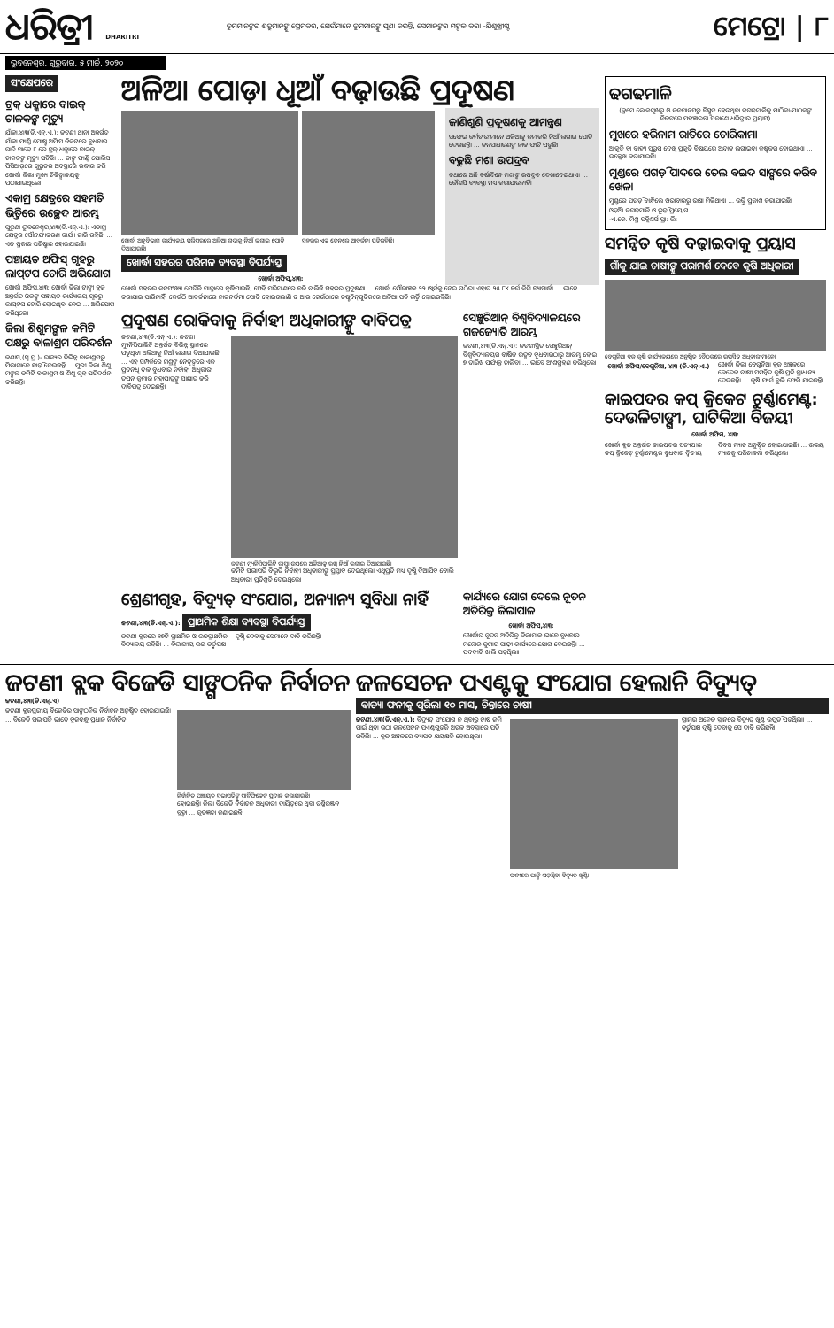ଧରିତ୍ରୀ DHARITRI
ତୁମମାନଙ୍କର ଶତ୍ରୁମାନଙ୍କୁ ପ୍ରେମକର, ଯେଉଁମାନେ ତୁମମାନଙ୍କୁ ଘୃଣା କରନ୍ତି, ସେମାନଙ୍କର ମଙ୍ଗଳ କର। -ଯିଶୁଖ୍ରୀଷ୍ଟ
ମେଟ୍ରୋ | ୮
ଭୁବନେଶ୍ୱର, ଗୁରୁବାର, ୫ ମାର୍ଚ୍ଚ, ୨୦୨୦
ସଂକ୍ଷେପରେ
ଟ୍ରକ୍ ଧକ୍କାରେ ବାଇକ୍ ଚାଳକଙ୍କ ମୃତ୍ୟୁ
ଯାଁଳା,୪।୩(ଡି.ଏନ୍.ଏ.): ଜଟଣୀ ଥାନା ଅନ୍ତର୍ଗତ ଯାଁଳା ଫାଣ୍ଡି ପୋଷ୍ଟ ଅଫିସ ନିକଟରେ ବୁଧବାର ରାତି ସାଢେ ୮ ରେ ଟ୍ରକ୍ ଧକ୍କାରେ ବାଇକ୍ ଚାଳକଙ୍କ ମୃତ୍ୟୁ ଘଟିଛି। ... ତାଙ୍କୁ ଫାଣ୍ଡି ପୋଲିସ ପିସିଆର୍‌ରେ ଗୁରୁତର ଅବସ୍ଥାରେ ଉଦ୍ଧାର କରି ଖୋର୍ଦ୍ଧା ଜିଲା ମୁଖ୍ୟ ଚିକିତ୍ସାଳୟକୁ ପଠାଯାଇଥିଲେ।
ଏକାମ୍ର କ୍ଷେତ୍ରରେ ସହମତି ଭିତ୍ତିରେ ଉଚ୍ଛେଦ ଆରମ୍ଭ
ପୁରୁଣା ଭୁବନେଶ୍ୱର,୪।୩(ଡି.ଏନ୍.ଏ.): ଏକାମ୍ର କ୍ଷେତ୍ରର ସୌନ୍ଦର୍ଯ୍ୟକରଣ କାର୍ଯ୍ୟ ଜାରି ରହିଛି। ... ଏକ ପ୍ରକାର ପରିଷ୍କାର ହୋଇଯାଇଛି।
ପଞ୍ଚାୟତ ଅଫିସ୍ ଗୃହରୁ ଲାପ୍‌ଟପ ଚୋରି ଅଭିଯୋଗ
ଖୋର୍ଦ୍ଧା ଅଫିସ,୪।୩: ଖୋର୍ଦ୍ଧା ଜିଲା ଟାଙ୍ଗୀ ବ୍ଲକ ଅନ୍ତର୍ଗତ ଓଳଙ୍ଗ ପଞ୍ଚାୟତ କାର୍ଯ୍ୟାଳୟ ଗୃହରୁ ଲାପ୍‌ଟପ ଚୋରି ହୋଇଥିବା ନେଇ ... ଅଭିଯୋଗ କରିଥିଲେ।
ଜିଲା ଶିଶୁମଙ୍ଗଳ କମିଟି ପକ୍ଷରୁ ବାଳାଶ୍ରମ ପରିଦର୍ଶନ
କଣାସ,(ସ୍ୱ.ପ୍ର.)- ରାଜ୍ୟର ବିଭିନ୍ନ ବାଳାଶ୍ରମରୁ ପିଲାମାନେ ଛାଡ଼ି ଦେଉଛନ୍ତି ... ପୁରୀ ଜିଲା ଶିଶୁ ମଙ୍ଗଳ କମିଟି ବାଳାଶ୍ରମ ଓ ଶିଶୁ ଗୃହ ପରିଦର୍ଶନ କରିଛନ୍ତି।
ଅଳିଆ ପୋଡ଼ା ଧୂଆଁ ବଢ଼ାଉଛି ପ୍ରଦୂଷଣ
ଖୋର୍ଦ୍ଧା ଅନୁବିଭାଗ କାର୍ଯ୍ୟାଳୟ ପରିସରରେ ଅଳିଆ ଗଦାକୁ ନିଆଁ ଲଗାଇ ପୋଡି ଦିଆଯାଉଛି। ସହରର ଏକ ଡ୍ରେନରେ ଆବର୍ଜନା ପଡିରହିଛି।
ଖୋର୍ଦ୍ଧା ସହରର ପରିମଳ ବ୍ୟବସ୍ଥା ବିପର୍ଯ୍ୟସ୍ତ
ଖୋର୍ଦ୍ଧା ଅଫିସ୍,୪।୩:
ଜାଣିଶୁଣି ପ୍ରଦୂଷଣକୁ ଆମନ୍ତ୍ରଣ
ସଫେଇ କର୍ମଚାରୀମାନେ ଅଳିଆକୁ ଜମାକରି ନିଆଁ ଲଗାଇ ପୋଡି ଦେଉଛନ୍ତି। ... ଜନସାଧାରଣଙ୍କ ନାକ ଫାଟି ପଡୁଛି।
ବଢୁଛି ମଶା ଉପଦ୍ରବ
କଥାରେ ଅଛି ବର୍ଷାଦିନେ ମଶାଙ୍କ ଉପଦ୍ରବ ଦେଖାଦେଇଥାଏ। ... କୌଣସି ବ୍ୟବସ୍ଥା ମଧ୍ୟ କରାଯାଉନାହିଁ।
ଖୋର୍ଦ୍ଧା ସହରର ଜନସଂଖ୍ୟା ଯେତିକି ମାତ୍ରାରେ ବୃଦ୍ଧିପାଉଛି, ସେହି ପରିମାଣରେ ବଢି ଚାଲିଛି ସହରର ପ୍ରଦୂଷଣ। ... ଖୋର୍ଦ୍ଧା ପୌରାଞ୍ଚଳ ୨୨ ଓ୍ୱାର୍ଡକୁ ନେଇ ଗଠିତ। ଏହାର ୨୫.୮୪ ବର୍ଗ କିମି ବ୍ୟାସାର୍ଦ୍ଧ। ... ଭାବେ କରାଯାଇ ପାରିନାହିଁ। କେଉଁଠି ଆବର୍ଜନାରେ ନାଳନର୍ଦ୍ଦମା ପୋତି ହୋଇଗଲାଣି ତ ଆଉ କେଉଁଠାରେ ଡଷ୍ଟବିନ୍‌ଗୁଡିକରେ ଅଳିଆ ପଡି ଭର୍ତ୍ତି ହୋଇରହିଛି।
ପ୍ରଦୂଷଣ ରୋକିବାକୁ ନିର୍ବାହୀ ଅଧିକାରୀଙ୍କୁ ଦାବିପତ୍ର
ଜଟଣୀ,୪।୩(ଡି.ଏନ୍.ଏ.): ଜଟଣୀ ମ୍ୟୁନିସିପାଲିଟି ଅନ୍ତର୍ଗତ ବିଭିନ୍ନ ସ୍ଥାନରେ ପଡୁଥିବା ଅଳିଆକୁ ନିଆଁ ଲଗାଇ ଦିଆଯାଉଛି। ... ଏହି ସମ୍ପର୍କରେ ମିଶ୍ରଙ୍କ ନେତୃତ୍ୱରେ ଏକ ପ୍ରତିନିଧି ଦଳ ବୁଧବାର ନିର୍ବାହୀ ଅଧିକାରୀ ତପନ କୁମାର ମହାପାତ୍ରଙ୍କୁ ସାକ୍ଷାତ କରି ଦାବିପତ୍ର ଦେଇଛନ୍ତି।
ଜଟଣୀ ମ୍ୟୁନିସିପାଲିଟି ରାସ୍ତା ଉପରେ ଅଳିଆକୁ ରଖି ନିଆଁ ଲଗାଇ ଦିଆଯାଉଛି।
କମିଟି ସଭାପତି ବିଭୁତି ନିର୍ବାହୀ ଅଧିକାରୀଙ୍କୁ ପ୍ରସ୍ତାବ ଦେଇଥିଲେ। ଏଥିପ୍ରତି ମଧ୍ୟ ଦୃଷ୍ଟି ଦିଆଯିବ ବୋଲି ଅଧିକାରୀ ପ୍ରତିଶ୍ରୁତି ଦେଇଥିଲେ।
ସେଞ୍ଚୁରିଆନ୍ ବିଶ୍ୱବିଦ୍ୟାଳୟରେ ଗଜଜ୍ୟୋତି ଆରମ୍ଭ
ଜଟଣୀ,୪।୩(ଡି.ଏନ୍.ଏ): ଜଟଣୀସ୍ଥିତ ସେଞ୍ଚୁରିଆନ୍ ବିଶ୍ୱବିଦ୍ୟାଳୟର ବାର୍ଷିକ ଉତ୍ସବ ବୁଧବାରଠାରୁ ଆରମ୍ଭ ହୋଇ ୭ ତାରିଖ ପର୍ଯ୍ୟନ୍ତ ଚାଲିବ। ... ଭାବେ ଅଂଶଗ୍ରହଣ କରିଥିଲେ।
ଶ୍ରେଣୀଗୃହ, ବିଦ୍ୟୁତ୍ ସଂଯୋଗ, ଅନ୍ୟାନ୍ୟ ସୁବିଧା ନାହିଁ
ଜଟଣୀ,୪।୩(ଡି.ଏନ୍.ଏ.): ପ୍ରାଥମିକ ଶିକ୍ଷା ବ୍ୟବସ୍ଥା ବିପର୍ଯ୍ୟସ୍ତ
ଜଟଣୀ ବ୍ଲକରେ ୧୭ଟି ପ୍ରାଥମିକ ଓ ଉଚ୍ଚପ୍ରାଥମିକ ବିଦ୍ୟାଳୟ ରହିଛି। ... ବିଭାଗୀୟ ଉଚ୍ଚ କର୍ତ୍ତୃପକ୍ଷ ଦୃଷ୍ଟି ଦେବାକୁ ସେମାନେ ଦାବି କରିଛନ୍ତି।
କାର୍ଯ୍ୟରେ ଯୋଗ ଦେଲେ ନୂତନ ଅତିରିକ୍ତ ଜିଲାପାଳ
ଖୋର୍ଦ୍ଧା ଅଫିସ,୪।୩:
ଖୋର୍ଦ୍ଧାର ନୂତନ ଅତିରିକ୍ତ ଜିଲାପାଳ ଭାବେ ବୁଧବାର ମନୋଜ କୁମାର ପାଢ଼ୀ କାର୍ଯ୍ୟରେ ଯୋଗ ଦେଇଛନ୍ତି। ... ପଦବୀଟି ଖାଲି ପଡ଼ିଥିଲା।
ଢଗଢମାଳି
(କ୍ରମେ ଲୋକମୁଖରୁ ଓ ଜନମାନସରୁ ବିସ୍ମୃତ ହେଉଥିବା ଢଗଢମାଳିକୁ ପାଠିକା-ପାଠକଙ୍କ ନିକଟରେ ପହଞ୍ଚାଇବା ସକାଶେ ଧରିତ୍ରୀର ପ୍ରୟାସ)
ମୁଖରେ ହରିନାମ ରାତିରେ ଚୋରିକାମ।
ଆକୃତି ବା ବାହ୍ୟ ସ୍ୱରୂପ ଦେଖି ପ୍ରକୃତି ବିଷୟରେ ଅନ୍ଦାଜ ଲଗାଇବା କଷ୍ଟକର ହୋଇଥାଏ। ... ଉଲ୍ଲେଖ କରାଯାଇଛି।
ମୁଣ୍ଡରେ ପଗଡ଼ି ପାଦରେ ତେଲ ବଇଦ ସାଙ୍ଗରେ କରିବ ଖେଳ।
ମୁଣ୍ଡରେ ପଗଡ଼ି ବାନ୍ଧିଲେ ଖରାବାଉରୁ ରକ୍ଷା ମିଳିଥାଏ। ... ଉକ୍ତି ପ୍ରକାଶ କରାଯାଇଛି।
ଓଡ଼ିଆ ଢଗଢମାଳି ଓ ରୂଢ଼ି ପ୍ରୟୋଗ
-ଏ.କେ. ମିଶ୍ର ପବ୍ଲିଶର୍ସ ପ୍ରା: ଲି:
ସମନ୍ୱିତ କୃଷି ବଢ଼ାଇବାକୁ ପ୍ରୟାସ
ଗାଁକୁ ଯାଇ ଚାଷୀଙ୍କୁ ପରାମର୍ଶ ଦେବେ କୃଷି ଅଧିକାରୀ
ବେଗୁନିଆ ବ୍ଲକ କୃଷି କାର୍ଯ୍ୟାଳୟରେ ଅନୁଷ୍ଠିତ ବୈଠକରେ ଉପସ୍ଥିତ ଅଧିକାରୀମାନେ।
ଖୋର୍ଦ୍ଧା ଅଫିସ/ବେଗୁନିଆ, ୪।୩ (ଡି.ଏନ୍.ଏ.)
ଖୋର୍ଦ୍ଧା ଜିଲା ବେଗୁନିଆ ବ୍ଲକ ଅଞ୍ଚଳରେ କେତେକ ଚାଷୀ ସମନ୍ୱିତ କୃଷି ପ୍ରତି ପ୍ରାଧାନ୍ୟ ଦେଉଛନ୍ତି। ... କୃଷି ଫାର୍ମ ବୁଲି ଫେରି ଯାଇଛନ୍ତି।
କାଇପଦର କପ୍ କ୍ରିକେଟ ଟୁର୍ଣ୍ଣାମେଣ୍ଟ: ଦେଉଳିଟାଙ୍ଗୀ, ଘାଟିକିଆ ବିଜୟୀ
ଖୋର୍ଦ୍ଧା ଅଫିସ, ୪।୩:
ଖୋର୍ଦ୍ଧା ବ୍ଲକ ଅନ୍ତର୍ଗତ କାଇପଦର ସତ୍ୟପୀର କପ୍ କ୍ରିକେଟ୍ ଟୁର୍ଣ୍ଣାମେଣ୍ଟର ବୁଧବାର ଦ୍ୱିତୀୟ ଦିବସ ମ୍ୟାଚ ଅନୁଷ୍ଠିତ ହୋଇଯାଇଛି। ... ଉଭୟ ମ୍ୟାଚକୁ ପରିଚାଳନା କରିଥିଲେ।
ଜଟଣୀ ବ୍ଲକ ବିଜେଡି ସାଙ୍ଗଠନିକ ନିର୍ବାଚନ
ଜଟଣୀ,୪।୩(ଡି.ଏନ୍.ଏ)
ଜଟଣୀ ବ୍ଲକସ୍ତରୀୟ ବିଜେଡିର ସାଙ୍ଗଠନିକ ନିର୍ବାଚନ ଅନୁଷ୍ଠିତ ହୋଇଯାଇଛି। ... ବିଜେଡି ସଭାପତି ଭାବେ ବ୍ରଜବନ୍ଧୁ ପ୍ରଧାନ ନିର୍ବାଚିତ
ନିର୍ବାଚିତ ପଞ୍ଚାୟତ ସଭାପତିଙ୍କୁ ସାର୍ଟିଫିକେଟ ପ୍ରଦାନ କରାଯାଉଛି।
ହୋଇଛନ୍ତି। ଜିଲା ବିଜେଡି ନିର୍ବାଚନ ଅଧିକାରୀ ଦାୟିତ୍ୱରେ ଥିବା ରଶ୍ମିରଞ୍ଜନ ବ୍ରହ୍ମା ... କୃତଜ୍ଞତା ଜଣାଇଛନ୍ତି।
ଜଳସେଚନ ପଏଣ୍ଟକୁ ସଂଯୋଗ ହେଲାନି ବିଦ୍ୟୁତ୍
ବାତ୍ୟା ଫନୀକୁ ପୂରିଲା ୧୦ ମାସ, ଚିନ୍ତାରେ ଚାଷୀ
ଜଟଣୀ,୪।୩(ଡି.ଏନ୍.ଏ.): ବିଦ୍ୟୁତ୍ ସଂଯୋଗ ନ ଥିବାରୁ ଚାଷ ଜମି ପାଇଁ ଥିବା ଉଠା ଜଳସେଚନ ପଏଣ୍ଟଗୁଡ଼ିକ ଅଚଳ ଅବସ୍ଥାରେ ପଡି ରହିଛି। ... ବ୍ଲକ ଅଞ୍ଚଳରେ ବ୍ୟାପକ କ୍ଷୟକ୍ଷତି ହୋଇଥିଲା।
ଫନୀରେ ଭାଙ୍ଗି ପଡ଼ିଥିବା ବିଦ୍ୟୁତ୍ ଖୁଣ୍ଟି। ଗ୍ରାମର ଅନେକ ସ୍ଥାନରେ ବିଦ୍ୟୁତ୍ ଖୁଣ୍ଟ ଉପୁଡ଼ି ପଡ଼ିଥିଲା। ... କର୍ତ୍ତୃପକ୍ଷ ଦୃଷ୍ଟି ଦେବାକୁ ସେ ଦାବି କରିଛନ୍ତି।